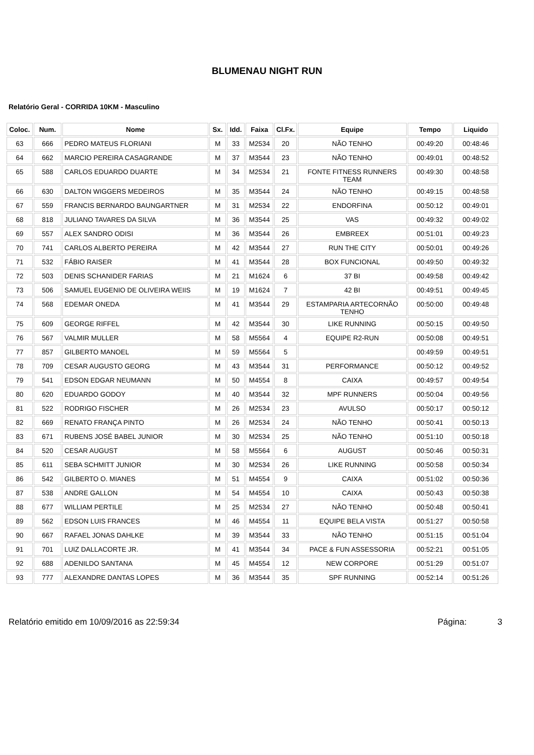BLUMENAU NIGHT RUN
Relatório Geral - CORRIDA 10KM - Masculino
| Coloc. | Num. | Nome | Sx. | Idd. | Faixa | Cl.Fx. | Equipe | Tempo | Liquido |
| --- | --- | --- | --- | --- | --- | --- | --- | --- | --- |
| 63 | 666 | PEDRO MATEUS FLORIANI | M | 33 | M2534 | 20 | NÃO TENHO | 00:49:20 | 00:48:46 |
| 64 | 662 | MARCIO PEREIRA CASAGRANDE | M | 37 | M3544 | 23 | NÃO TENHO | 00:49:01 | 00:48:52 |
| 65 | 588 | CARLOS EDUARDO DUARTE | M | 34 | M2534 | 21 | FONTE FITNESS RUNNERS TEAM | 00:49:30 | 00:48:58 |
| 66 | 630 | DALTON WIGGERS MEDEIROS | M | 35 | M3544 | 24 | NÃO TENHO | 00:49:15 | 00:48:58 |
| 67 | 559 | FRANCIS BERNARDO BAUNGARTNER | M | 31 | M2534 | 22 | ENDORFINA | 00:50:12 | 00:49:01 |
| 68 | 818 | JULIANO TAVARES DA SILVA | M | 36 | M3544 | 25 | VAS | 00:49:32 | 00:49:02 |
| 69 | 557 | ALEX SANDRO ODISI | M | 36 | M3544 | 26 | EMBREEX | 00:51:01 | 00:49:23 |
| 70 | 741 | CARLOS ALBERTO PEREIRA | M | 42 | M3544 | 27 | RUN THE CITY | 00:50:01 | 00:49:26 |
| 71 | 532 | FÁBIO RAISER | M | 41 | M3544 | 28 | BOX FUNCIONAL | 00:49:50 | 00:49:32 |
| 72 | 503 | DENIS SCHANIDER FARIAS | M | 21 | M1624 | 6 | 37 BI | 00:49:58 | 00:49:42 |
| 73 | 506 | SAMUEL EUGENIO DE OLIVEIRA WEIIS | M | 19 | M1624 | 7 | 42 BI | 00:49:51 | 00:49:45 |
| 74 | 568 | EDEMAR ONEDA | M | 41 | M3544 | 29 | ESTAMPARIA ARTECORNÃO TENHO | 00:50:00 | 00:49:48 |
| 75 | 609 | GEORGE RIFFEL | M | 42 | M3544 | 30 | LIKE RUNNING | 00:50:15 | 00:49:50 |
| 76 | 567 | VALMIR MULLER | M | 58 | M5564 | 4 | EQUIPE R2-RUN | 00:50:08 | 00:49:51 |
| 77 | 857 | GILBERTO MANOEL | M | 59 | M5564 | 5 | | 00:49:59 | 00:49:51 |
| 78 | 709 | CESAR AUGUSTO GEORG | M | 43 | M3544 | 31 | PERFORMANCE | 00:50:12 | 00:49:52 |
| 79 | 541 | EDSON EDGAR NEUMANN | M | 50 | M4554 | 8 | CAIXA | 00:49:57 | 00:49:54 |
| 80 | 620 | EDUARDO GODOY | M | 40 | M3544 | 32 | MPF RUNNERS | 00:50:04 | 00:49:56 |
| 81 | 522 | RODRIGO FISCHER | M | 26 | M2534 | 23 | AVULSO | 00:50:17 | 00:50:12 |
| 82 | 669 | RENATO FRANÇA PINTO | M | 26 | M2534 | 24 | NÃO TENHO | 00:50:41 | 00:50:13 |
| 83 | 671 | RUBENS JOSÉ BABEL JUNIOR | M | 30 | M2534 | 25 | NÃO TENHO | 00:51:10 | 00:50:18 |
| 84 | 520 | CESAR AUGUST | M | 58 | M5564 | 6 | AUGUST | 00:50:46 | 00:50:31 |
| 85 | 611 | SEBA SCHMITT JUNIOR | M | 30 | M2534 | 26 | LIKE RUNNING | 00:50:58 | 00:50:34 |
| 86 | 542 | GILBERTO O. MIANES | M | 51 | M4554 | 9 | CAIXA | 00:51:02 | 00:50:36 |
| 87 | 538 | ANDRE GALLON | M | 54 | M4554 | 10 | CAIXA | 00:50:43 | 00:50:38 |
| 88 | 677 | WILLIAM PERTILE | M | 25 | M2534 | 27 | NÃO TENHO | 00:50:48 | 00:50:41 |
| 89 | 562 | EDSON LUIS FRANCES | M | 46 | M4554 | 11 | EQUIPE BELA VISTA | 00:51:27 | 00:50:58 |
| 90 | 667 | RAFAEL JONAS DAHLKE | M | 39 | M3544 | 33 | NÃO TENHO | 00:51:15 | 00:51:04 |
| 91 | 701 | LUIZ DALLACORTE JR. | M | 41 | M3544 | 34 | PACE & FUN ASSESSORIA | 00:52:21 | 00:51:05 |
| 92 | 688 | ADENILDO SANTANA | M | 45 | M4554 | 12 | NEW CORPORE | 00:51:29 | 00:51:07 |
| 93 | 777 | ALEXANDRE DANTAS LOPES | M | 36 | M3544 | 35 | SPF RUNNING | 00:52:14 | 00:51:26 |
Relatório emitido em 10/09/2016 as 22:59:34 Página: 3